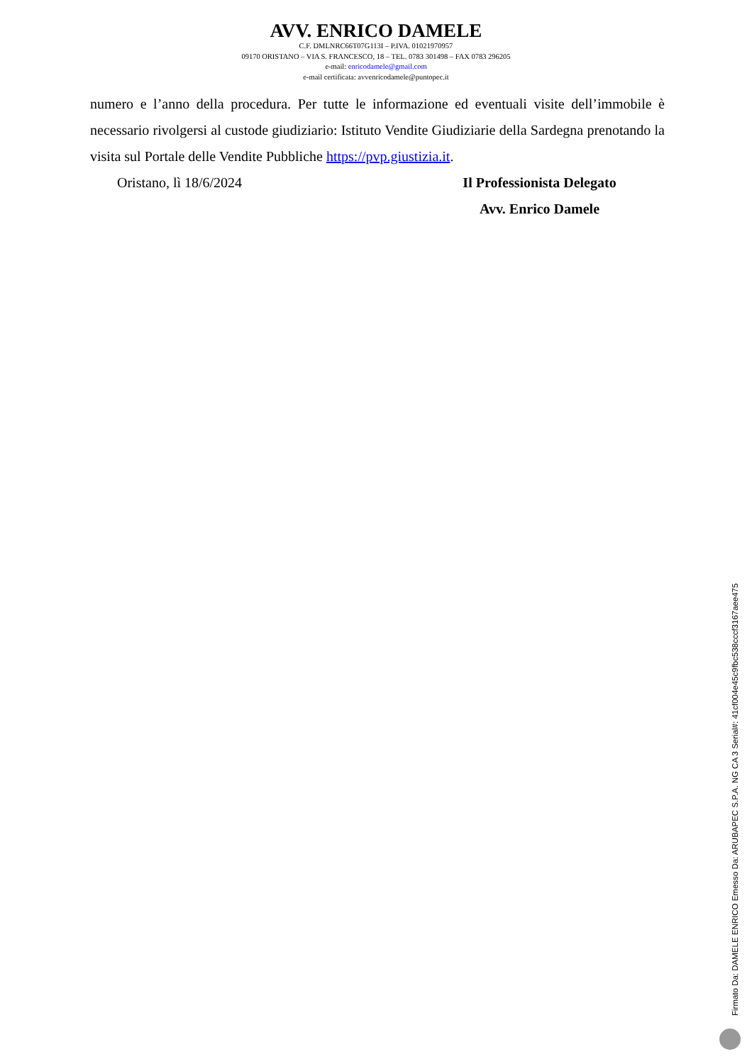AVV. ENRICO DAMELE
C.F. DMLNRC66T07G113I – P.IVA. 01021970957
09170 ORISTANO – VIA S. FRANCESCO, 18 – TEL. 0783 301498 – FAX 0783 296205
e-mail: enricodamele@gmail.com
e-mail certificata: avvenricodamele@puntopec.it
numero e l’anno della procedura. Per tutte le informazione ed eventuali visite dell’immobile è necessario rivolgersi al custode giudiziario: Istituto Vendite Giudiziarie della Sardegna prenotando la visita sul Portale delle Vendite Pubbliche https://pvp.giustizia.it.
Oristano, lì 18/6/2024 Il Professionista Delegato
Avv. Enrico Damele
Firmato Da: DAMELE ENRICO Emesso Da: ARUBAPEC S.P.A. NG CA 3 Serial#: 41cf004e45c9fbc538cccf3167aee475